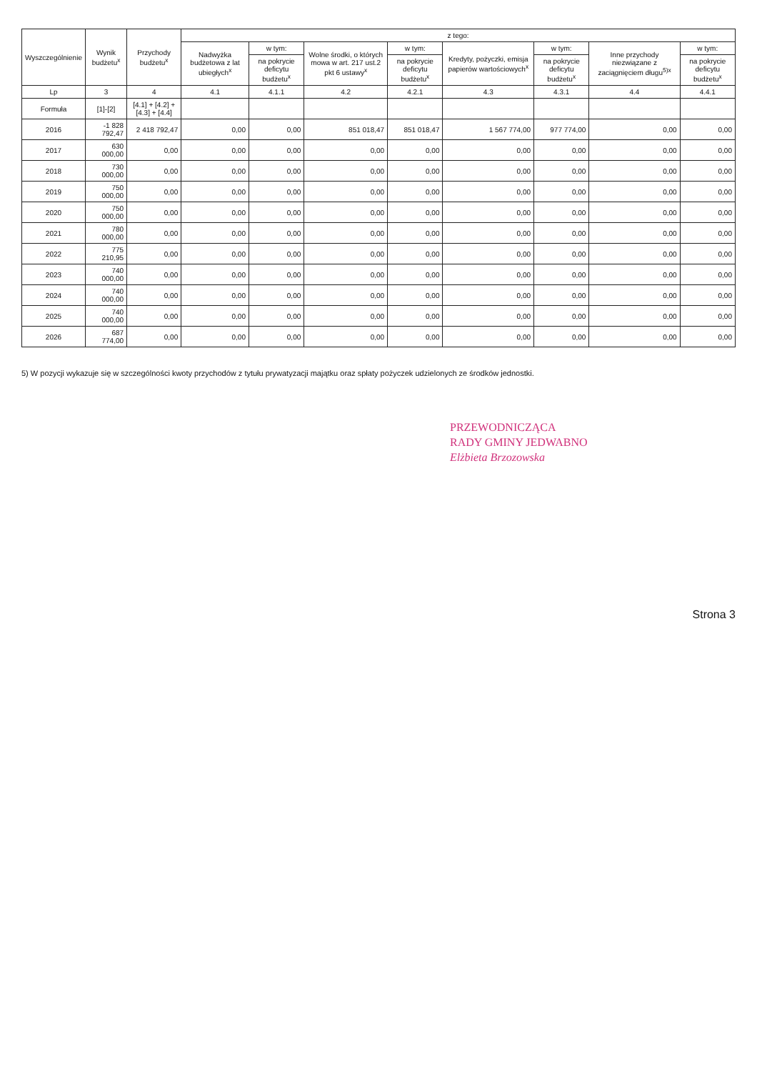| Wyszczególnienie | Wynik budżetu<sup>x</sup> | Przychody budżetu<sup>x</sup> | z tego: | | | | | | | |
| --- | --- | --- | --- | --- | --- | --- | --- | --- | --- | --- |
| | | | Nadwyżka budżetowa z lat ubiegłych<sup>x</sup> | w tym: | Wolne środki, o których mowa w art. 217 ust.2 pkt 6 ustawy<sup>x</sup> | w tym: | Kredyty, pożyczki, emisja papierów wartościowych<sup>x</sup> | w tym: | Inne przychody niezwiązane z zaciągnięciem długu<sup>5)x</sup> | w tym: |
| | | | | na pokrycie deficytu budżetu<sup>x</sup> | | na pokrycie deficytu budżetu<sup>x</sup> | | na pokrycie deficytu budżetu<sup>x</sup> | | na pokrycie deficytu budżetu<sup>x</sup> |
| Lp | 3 | 4 | 4.1 | 4.1.1 | 4.2 | 4.2.1 | 4.3 | 4.3.1 | 4.4 | 4.4.1 |
| Formuła | [1]-[2] | [4.1] + [4.2] + [4.3] + [4.4] | | | | | | | | |
| 2016 | -1 828 792,47 | 2 418 792,47 | 0,00 | 0,00 | 851 018,47 | 851 018,47 | 1 567 774,00 | 977 774,00 | 0,00 | 0,00 |
| 2017 | 630 000,00 | 0,00 | 0,00 | 0,00 | 0,00 | 0,00 | 0,00 | 0,00 | 0,00 | 0,00 |
| 2018 | 730 000,00 | 0,00 | 0,00 | 0,00 | 0,00 | 0,00 | 0,00 | 0,00 | 0,00 | 0,00 |
| 2019 | 750 000,00 | 0,00 | 0,00 | 0,00 | 0,00 | 0,00 | 0,00 | 0,00 | 0,00 | 0,00 |
| 2020 | 750 000,00 | 0,00 | 0,00 | 0,00 | 0,00 | 0,00 | 0,00 | 0,00 | 0,00 | 0,00 |
| 2021 | 780 000,00 | 0,00 | 0,00 | 0,00 | 0,00 | 0,00 | 0,00 | 0,00 | 0,00 | 0,00 |
| 2022 | 775 210,95 | 0,00 | 0,00 | 0,00 | 0,00 | 0,00 | 0,00 | 0,00 | 0,00 | 0,00 |
| 2023 | 740 000,00 | 0,00 | 0,00 | 0,00 | 0,00 | 0,00 | 0,00 | 0,00 | 0,00 | 0,00 |
| 2024 | 740 000,00 | 0,00 | 0,00 | 0,00 | 0,00 | 0,00 | 0,00 | 0,00 | 0,00 | 0,00 |
| 2025 | 740 000,00 | 0,00 | 0,00 | 0,00 | 0,00 | 0,00 | 0,00 | 0,00 | 0,00 | 0,00 |
| 2026 | 687 774,00 | 0,00 | 0,00 | 0,00 | 0,00 | 0,00 | 0,00 | 0,00 | 0,00 | 0,00 |
5) W pozycji wykazuje się w szczególności kwoty przychodów z tytułu prywatyzacji majątku oraz spłaty pożyczek udzielonych ze środków jednostki.
PRZEWODNICZĄCA
RADY GMINY JEDWABNO
Elżbieta Brzozowska
Strona 3